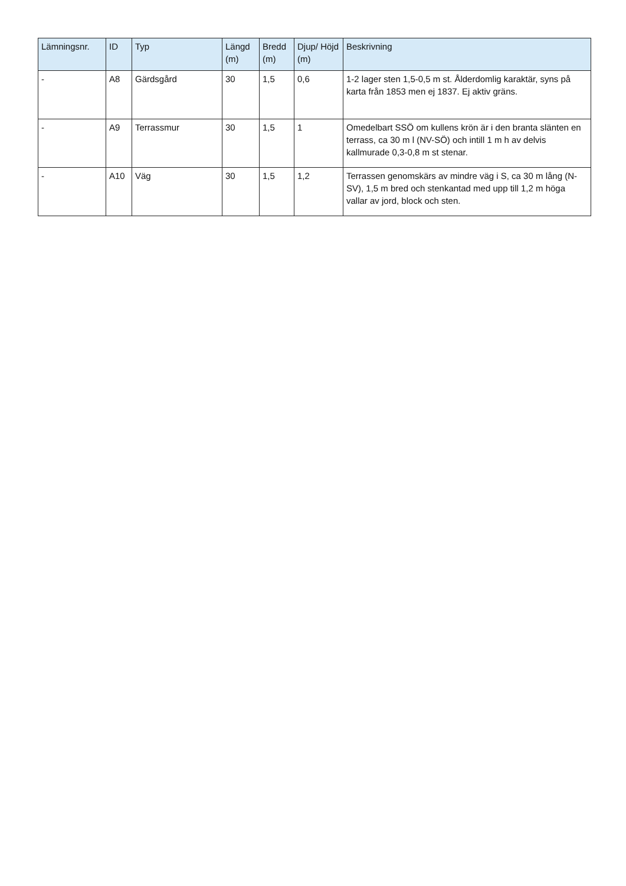| Lämningsnr. | ID | Typ | Längd (m) | Bredd (m) | Djup/ Höjd (m) | Beskrivning |
| --- | --- | --- | --- | --- | --- | --- |
| - | A8 | Gärdsgård | 30 | 1,5 | 0,6 | 1-2 lager sten 1,5-0,5 m st. Ålderdomlig karaktär, syns på karta från 1853 men ej 1837. Ej aktiv gräns. |
| - | A9 | Terrassmur | 30 | 1,5 | 1 | Omedelbart SSÖ om kullens krön är i den branta slänten en terrass, ca 30 m l (NV-SÖ) och intill 1 m h av delvis kallmurade 0,3-0,8 m st stenar. |
| - | A10 | Väg | 30 | 1,5 | 1,2 | Terrassen genomskärs av mindre väg i S, ca 30 m lång (N-SV), 1,5 m bred och stenkantad med upp till 1,2 m höga vallar av jord, block och sten. |